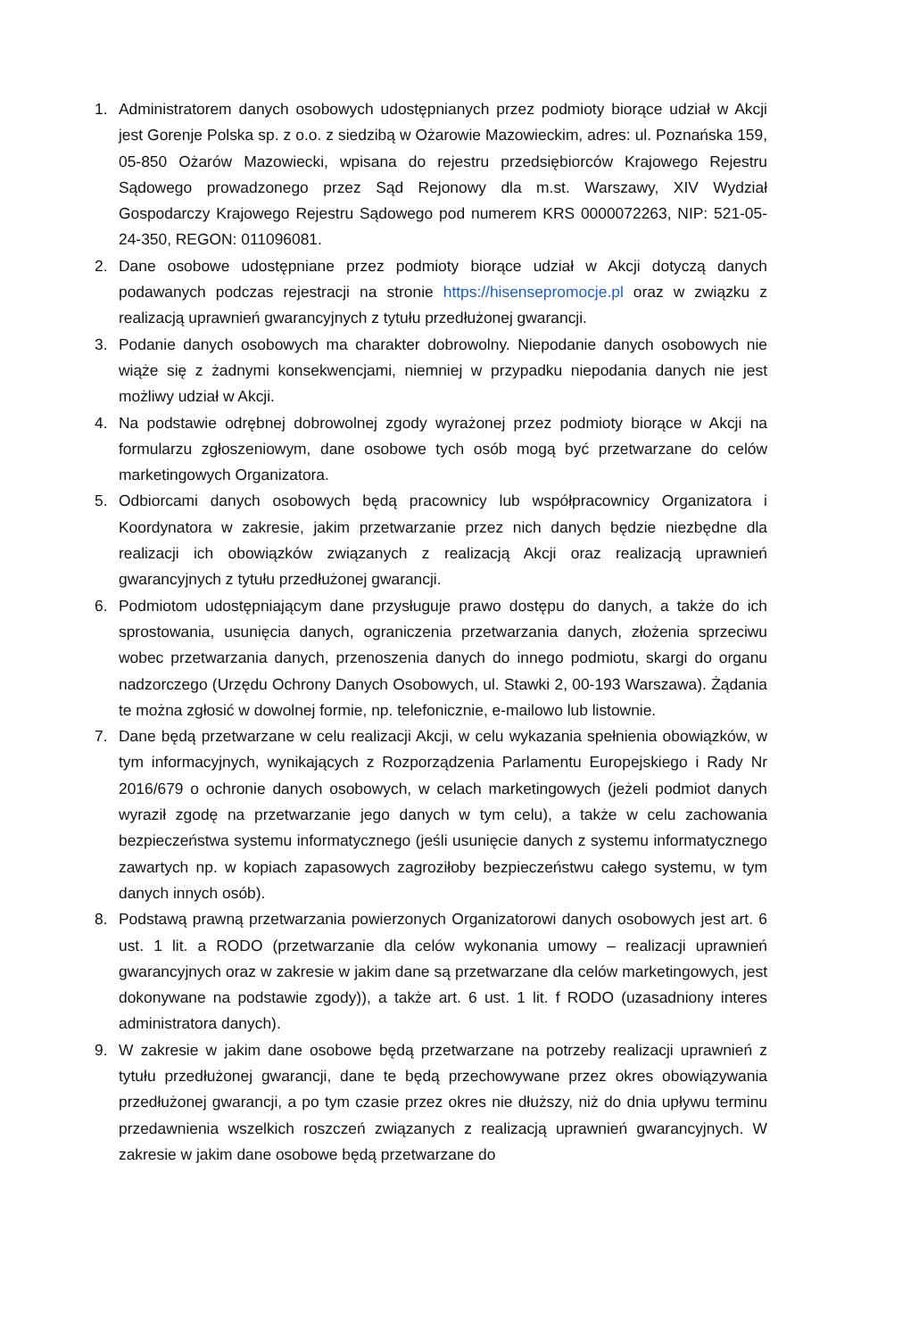1. Administratorem danych osobowych udostępnianych przez podmioty biorące udział w Akcji jest Gorenje Polska sp. z o.o. z siedzibą w Ożarowie Mazowieckim, adres: ul. Poznańska 159, 05-850 Ożarów Mazowiecki, wpisana do rejestru przedsiębiorców Krajowego Rejestru Sądowego prowadzonego przez Sąd Rejonowy dla m.st. Warszawy, XIV Wydział Gospodarczy Krajowego Rejestru Sądowego pod numerem KRS 0000072263, NIP: 521-05-24-350, REGON: 011096081.
2. Dane osobowe udostępniane przez podmioty biorące udział w Akcji dotyczą danych podawanych podczas rejestracji na stronie https://hisensepromocje.pl oraz w związku z realizacją uprawnień gwarancyjnych z tytułu przedłużonej gwarancji.
3. Podanie danych osobowych ma charakter dobrowolny. Niepodanie danych osobowych nie wiąże się z żadnymi konsekwencjami, niemniej w przypadku niepodania danych nie jest możliwy udział w Akcji.
4. Na podstawie odrębnej dobrowolnej zgody wyrażonej przez podmioty biorące w Akcji na formularzu zgłoszeniowym, dane osobowe tych osób mogą być przetwarzane do celów marketingowych Organizatora.
5. Odbiorcami danych osobowych będą pracownicy lub współpracownicy Organizatora i Koordynatora w zakresie, jakim przetwarzanie przez nich danych będzie niezbędne dla realizacji ich obowiązków związanych z realizacją Akcji oraz realizacją uprawnień gwarancyjnych z tytułu przedłużonej gwarancji.
6. Podmiotom udostępniającym dane przysługuje prawo dostępu do danych, a także do ich sprostowania, usunięcia danych, ograniczenia przetwarzania danych, złożenia sprzeciwu wobec przetwarzania danych, przenoszenia danych do innego podmiotu, skargi do organu nadzorczego (Urzędu Ochrony Danych Osobowych, ul. Stawki 2, 00-193 Warszawa). Żądania te można zgłosić w dowolnej formie, np. telefonicznie, e-mailowo lub listownie.
7. Dane będą przetwarzane w celu realizacji Akcji, w celu wykazania spełnienia obowiązków, w tym informacyjnych, wynikających z Rozporządzenia Parlamentu Europejskiego i Rady Nr 2016/679 o ochronie danych osobowych, w celach marketingowych (jeżeli podmiot danych wyraził zgodę na przetwarzanie jego danych w tym celu), a także w celu zachowania bezpieczeństwa systemu informatycznego (jeśli usunięcie danych z systemu informatycznego zawartych np. w kopiach zapasowych zagroziłoby bezpieczeństwu całego systemu, w tym danych innych osób).
8. Podstawą prawną przetwarzania powierzonych Organizatorowi danych osobowych jest art. 6 ust. 1 lit. a RODO (przetwarzanie dla celów wykonania umowy – realizacji uprawnień gwarancyjnych oraz w zakresie w jakim dane są przetwarzane dla celów marketingowych, jest dokonywane na podstawie zgody)), a także art. 6 ust. 1 lit. f RODO (uzasadniony interes administratora danych).
9. W zakresie w jakim dane osobowe będą przetwarzane na potrzeby realizacji uprawnień z tytułu przedłużonej gwarancji, dane te będą przechowywane przez okres obowiązywania przedłużonej gwarancji, a po tym czasie przez okres nie dłuższy, niż do dnia upływu terminu przedawnienia wszelkich roszczeń związanych z realizacją uprawnień gwarancyjnych. W zakresie w jakim dane osobowe będą przetwarzane do